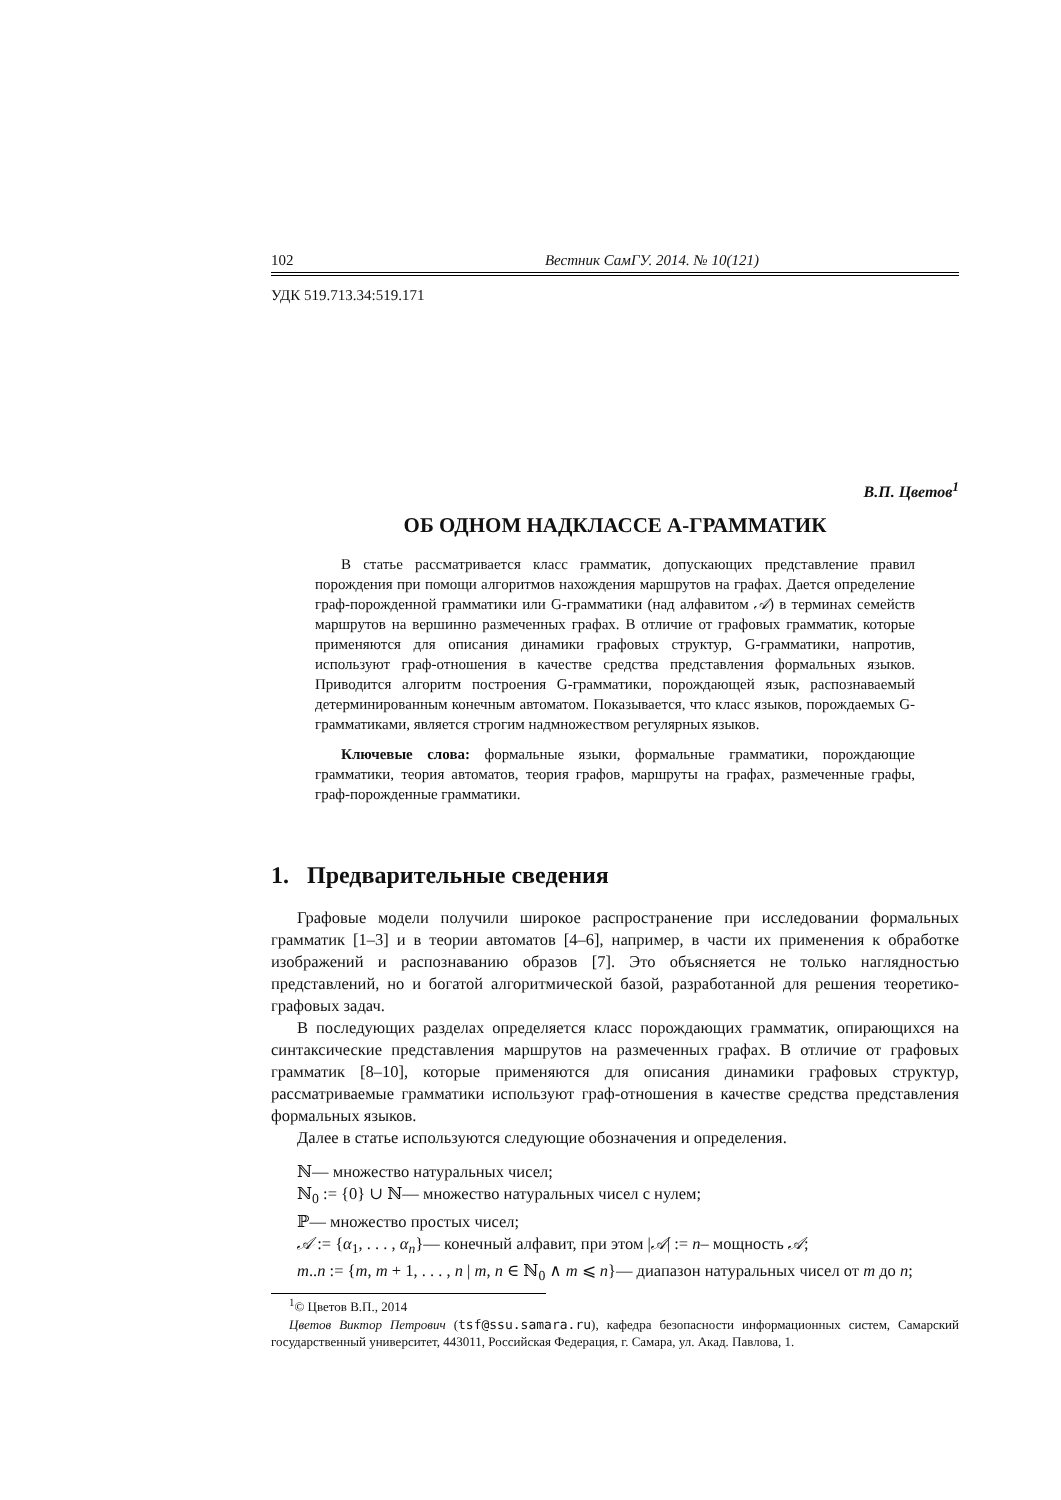102 Вестник СамГУ. 2014. № 10(121)
УДК 519.713.34:519.171
В.П. Цветов<sup>1</sup>
ОБ ОДНОМ НАДКЛАССЕ A-ГРАММАТИК
В статье рассматривается класс грамматик, допускающих представление правил порождения при помощи алгоритмов нахождения маршрутов на графах. Дается определение граф-порожденной грамматики или G-грамматики (над алфавитом 𝒜) в терминах семейств маршрутов на вершинно размеченных графах. В отличие от графовых грамматик, которые применяются для описания динамики графовых структур, G-грамматики, напротив, используют граф-отношения в качестве средства представления формальных языков. Приводится алгоритм построения G-грамматики, порождающей язык, распознаваемый детерминированным конечным автоматом. Показывается, что класс языков, порождаемых G-грамматиками, является строгим надмножеством регулярных языков.
Ключевые слова: формальные языки, формальные грамматики, порождающие грамматики, теория автоматов, теория графов, маршруты на графах, размеченные графы, граф-порожденные грамматики.
1. Предварительные сведения
Графовые модели получили широкое распространение при исследовании формальных грамматик [1–3] и в теории автоматов [4–6], например, в части их применения к обработке изображений и распознаванию образов [7]. Это объясняется не только наглядностью представлений, но и богатой алгоритмической базой, разработанной для решения теоретико-графовых задач.
В последующих разделах определяется класс порождающих грамматик, опирающихся на синтаксические представления маршрутов на размеченных графах. В отличие от графовых грамматик [8–10], которые применяются для описания динамики графовых структур, рассматриваемые грамматики используют граф-отношения в качестве средства представления формальных языков.
Далее в статье используются следующие обозначения и определения.
ℕ— множество натуральных чисел;
ℕ<sub>0</sub> := {0} ∪ ℕ— множество натуральных чисел с нулем;
ℙ— множество простых чисел;
𝒜 := {α<sub>1</sub>, . . . , α<sub>n</sub>}— конечный алфавит, при этом |𝒜| := n– мощность 𝒜;
m..n := {m, m + 1, . . . , n | m, n ∈ ℕ<sub>0</sub> ∧ m ⩽ n}— диапазон натуральных чисел от m до n;
<sup>1</sup>© Цветов В.П., 2014
Цветов Виктор Петрович (tsf@ssu.samara.ru), кафедра безопасности информационных систем, Самарский государственный университет, 443011, Российская Федерация, г. Самара, ул. Акад. Павлова, 1.